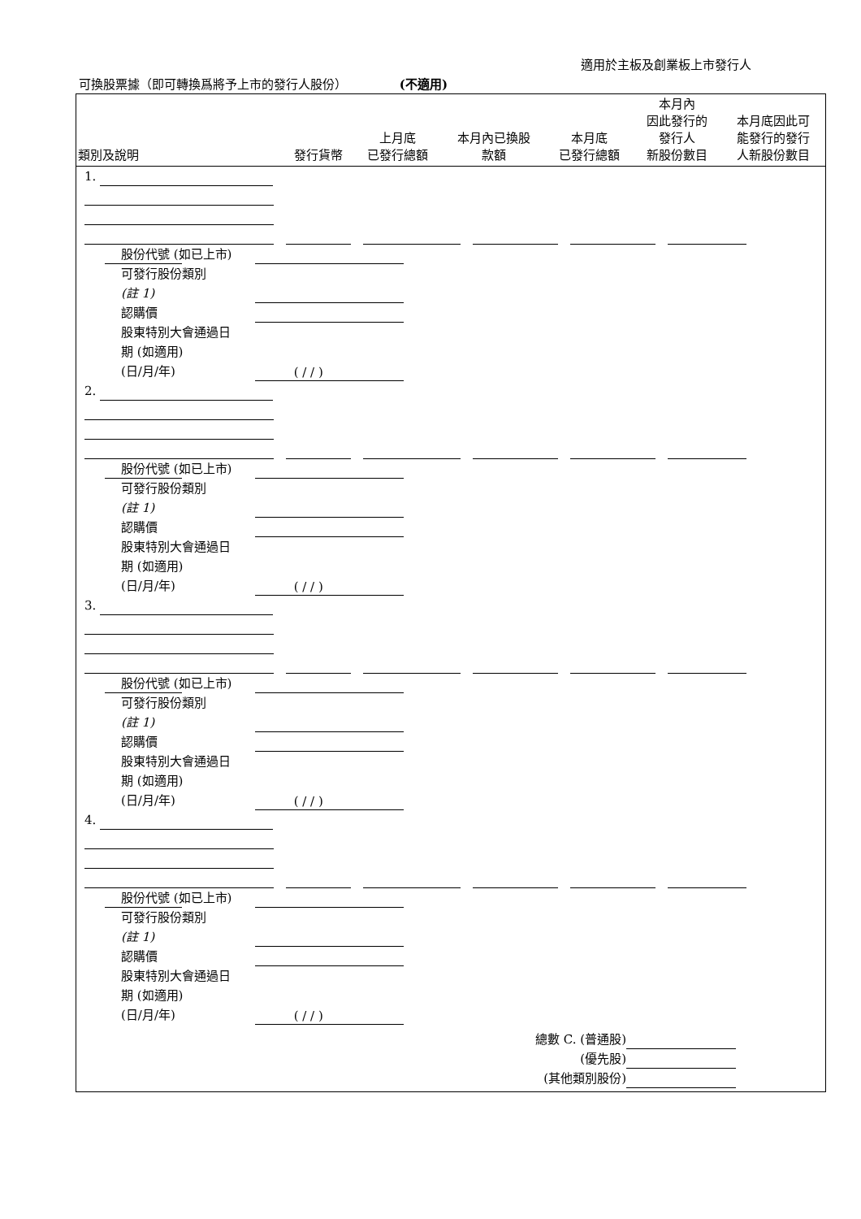適用於主板及創業板上市發行人
可換股票據（即可轉換爲將予上市的發行人股份） (不適用)
| 類別及說明 | 發行貨幣 | 上月底 已發行總額 | 本月內已換股 款額 | 本月底 已發行總額 | 本月內 因此發行的 發行人 新股份數目 | 本月底因此可 能發行的發行 人新股份數目 |
| --- | --- | --- | --- | --- | --- | --- |
1.
股份代號 (如已上市)
可發行股份類別
(註 1)
認購價
股東特別大會通過日
期 (如適用)
(日/月/年) ( / / )
2.
股份代號 (如已上市)
可發行股份類別
(註 1)
認購價
股東特別大會通過日
期 (如適用)
(日/月/年) ( / / )
3.
股份代號 (如已上市)
可發行股份類別
(註 1)
認購價
股東特別大會通過日
期 (如適用)
(日/月/年) ( / / )
4.
股份代號 (如已上市)
可發行股份類別
(註 1)
認購價
股東特別大會通過日
期 (如適用)
(日/月/年) ( / / )
總數 C. (普通股)
(優先股)
(其他類別股份)